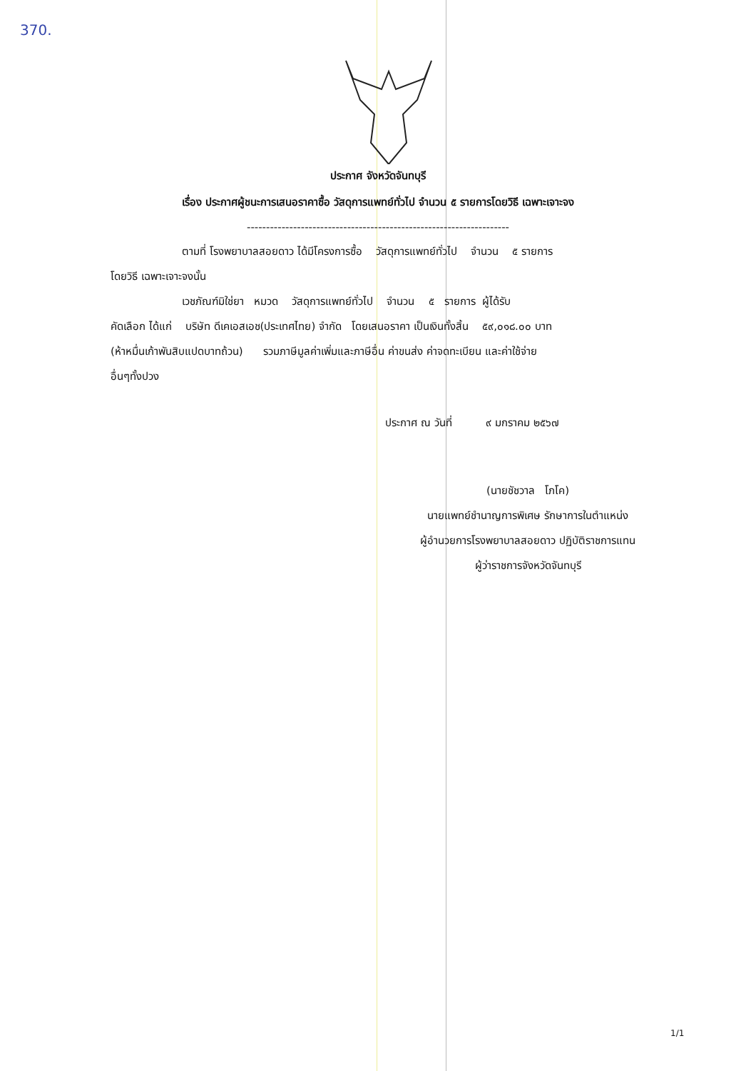370.
ประกาศ จังหวัดจันทบุรี
เรื่อง ประกาศผู้ชนะการเสนอราคาซื้อ วัสดุการแพทย์ทั่วไป จำนวน ๕ รายการโดยวิธี เฉพาะเจาะจง
--------------------------------------------------------------------
ตามที่ โรงพยาบาลสอยดาว ได้มีโครงการซื้อ วัสดุการแพทย์ทั่วไป จำนวน ๕ รายการ
โดยวิธี เฉพาะเจาะจงนั้น
เวชภัณฑ์มิใช่ยา หมวด วัสดุการแพทย์ทั่วไป จำนวน ๕ รายการ ผู้ได้รับ
คัดเลือก ได้แก่ บริษัท ดีเคเอสเอช(ประเทศไทย) จำกัด โดยเสนอราคา เป็นเงินทั้งสิ้น ๕๙,๐๑๘.๐๐ บาท
(ห้าหมื่นเก้าพันสิบแปดบาทถ้วน) รวมภาษีมูลค่าเพิ่มและภาษีอื่น ค่าขนส่ง ค่าจดทะเบียน และค่าใช้จ่าย
อื่นๆทั้งปวง
ประกาศ ณ วันที่ ๙ มกราคม ๒๕๖๗
(นายชัชวาล โภโค)
นายแพทย์ชำนาญการพิเศษ รักษาการในตำแหน่ง
ผู้อำนวยการโรงพยาบาลสอยดาว ปฏิบัติราชการแทน
ผู้ว่าราชการจังหวัดจันทบุรี
1/1